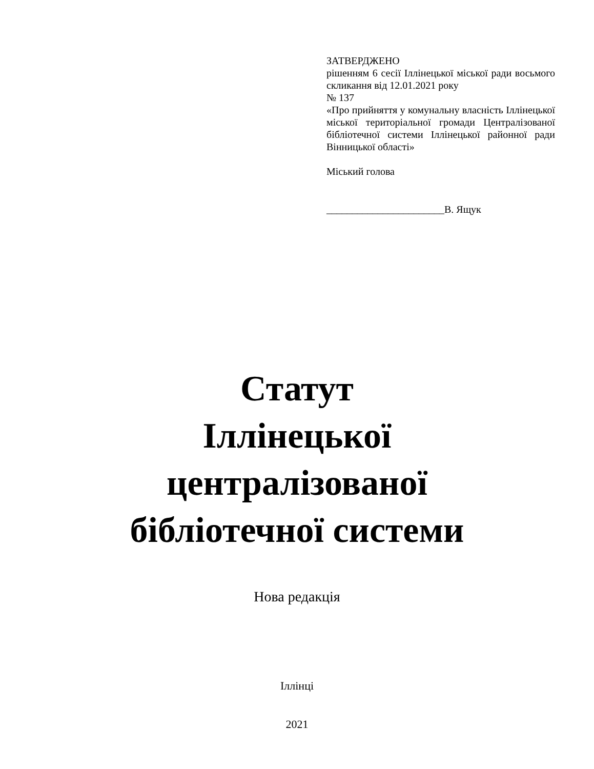ЗАТВЕРДЖЕНО
рішенням 6 сесії Іллінецької міської ради восьмого скликання від 12.01.2021 року
№ 137
«Про прийняття у комунальну власність Іллінецької міської територіальної громади Централізованої бібліотечної системи Іллінецької районної ради Вінницької області»
Міський голова
_______________________В. Ящук
Статут
Іллінецької
централізованої
бібліотечної системи
Нова редакція
Іллінці
2021